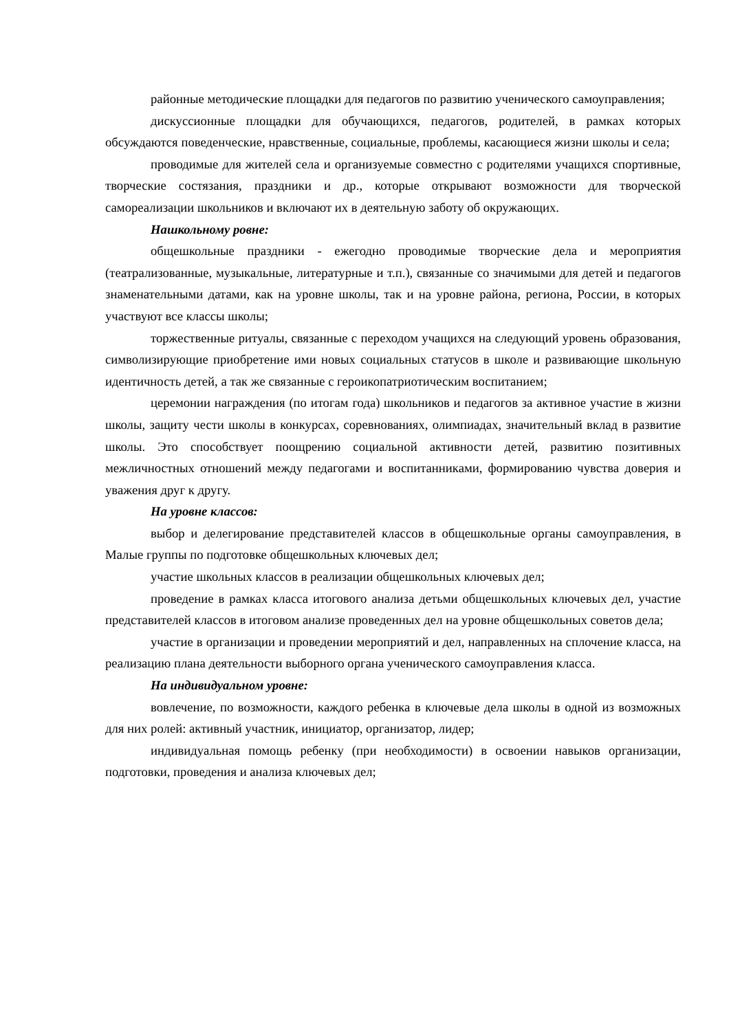районные методические площадки для педагогов по развитию ученического самоуправления;
дискуссионные площадки для обучающихся, педагогов, родителей, в рамках которых обсуждаются поведенческие, нравственные, социальные, проблемы, касающиеся жизни школы и села;
проводимые для жителей села и организуемые совместно с родителями учащихся спортивные, творческие состязания, праздники и др., которые открывают возможности для творческой самореализации школьников и включают их в деятельную заботу об окружающих.
Нашкольному ровне:
общешкольные праздники - ежегодно проводимые творческие дела и мероприятия (театрализованные, музыкальные, литературные и т.п.), связанные со значимыми для детей и педагогов знаменательными датами, как на уровне школы, так и на уровне района, региона, России, в которых участвуют все классы школы;
торжественные ритуалы, связанные с переходом учащихся на следующий уровень образования, символизирующие приобретение ими новых социальных статусов в школе и развивающие школьную идентичность детей, а так же связанные с героикопатриотическим воспитанием;
церемонии награждения (по итогам года) школьников и педагогов за активное участие в жизни школы, защиту чести школы в конкурсах, соревнованиях, олимпиадах, значительный вклад в развитие школы. Это способствует поощрению социальной активности детей, развитию позитивных межличностных отношений между педагогами и воспитанниками, формированию чувства доверия и уважения друг к другу.
На уровне классов:
выбор и делегирование представителей классов в общешкольные органы самоуправления, в Малые группы по подготовке общешкольных ключевых дел;
участие школьных классов в реализации общешкольных ключевых дел;
проведение в рамках класса итогового анализа детьми общешкольных ключевых дел, участие представителей классов в итоговом анализе проведенных дел на уровне общешкольных советов дела;
участие в организации и проведении мероприятий и дел, направленных на сплочение класса, на реализацию плана деятельности выборного органа ученического самоуправления класса.
На индивидуальном уровне:
вовлечение, по возможности, каждого ребенка в ключевые дела школы в одной из возможных для них ролей: активный участник, инициатор, организатор, лидер;
индивидуальная помощь ребенку (при необходимости) в освоении навыков организации, подготовки, проведения и анализа ключевых дел;